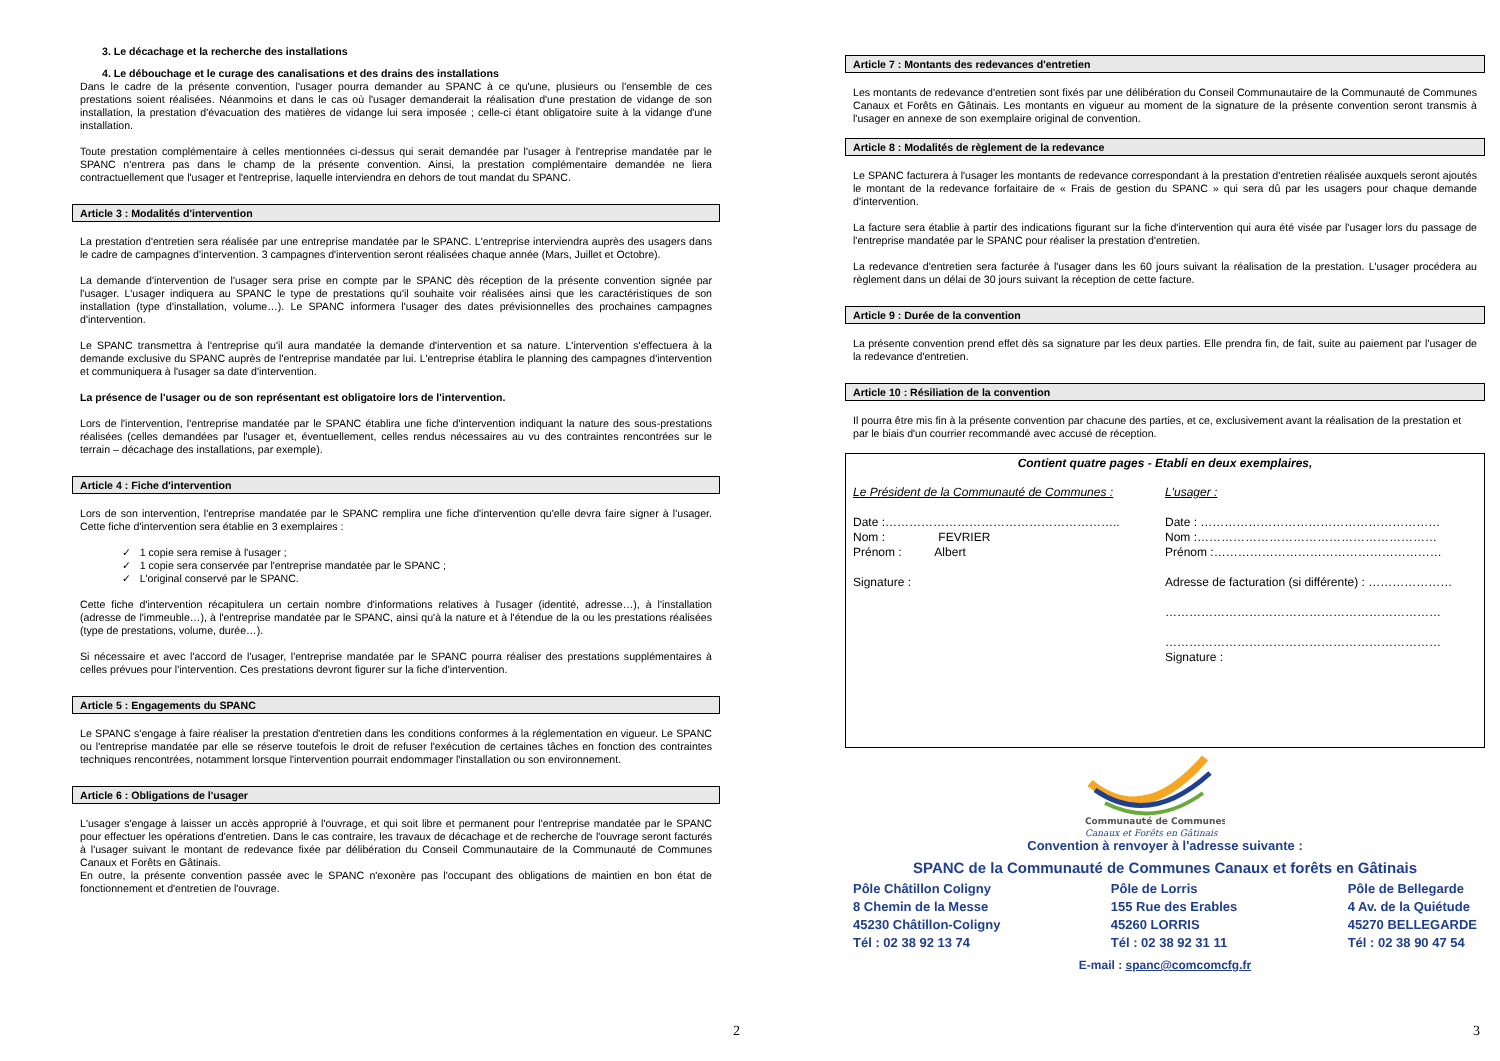3. Le décachage et la recherche des installations
4. Le débouchage et le curage des canalisations et des drains des installations
Dans le cadre de la présente convention, l'usager pourra demander au SPANC à ce qu'une, plusieurs ou l'ensemble de ces prestations soient réalisées. Néanmoins et dans le cas où l'usager demanderait la réalisation d'une prestation de vidange de son installation, la prestation d'évacuation des matières de vidange lui sera imposée ; celle-ci étant obligatoire suite à la vidange d'une installation.
Toute prestation complémentaire à celles mentionnées ci-dessus qui serait demandée par l'usager à l'entreprise mandatée par le SPANC n'entrera pas dans le champ de la présente convention. Ainsi, la prestation complémentaire demandée ne liera contractuellement que l'usager et l'entreprise, laquelle interviendra en dehors de tout mandat du SPANC.
Article 3 : Modalités d'intervention
La prestation d'entretien sera réalisée par une entreprise mandatée par le SPANC. L'entreprise interviendra auprès des usagers dans le cadre de campagnes d'intervention. 3 campagnes d'intervention seront réalisées chaque année (Mars, Juillet et Octobre).
La demande d'intervention de l'usager sera prise en compte par le SPANC dès réception de la présente convention signée par l'usager. L'usager indiquera au SPANC le type de prestations qu'il souhaite voir réalisées ainsi que les caractéristiques de son installation (type d'installation, volume…). Le SPANC informera l'usager des dates prévisionnelles des prochaines campagnes d'intervention.
Le SPANC transmettra à l'entreprise qu'il aura mandatée la demande d'intervention et sa nature. L'intervention s'effectuera à la demande exclusive du SPANC auprès de l'entreprise mandatée par lui. L'entreprise établira le planning des campagnes d'intervention et communiquera à l'usager sa date d'intervention.
La présence de l'usager ou de son représentant est obligatoire lors de l'intervention.
Lors de l'intervention, l'entreprise mandatée par le SPANC établira une fiche d'intervention indiquant la nature des sous-prestations réalisées (celles demandées par l'usager et, éventuellement, celles rendus nécessaires au vu des contraintes rencontrées sur le terrain – décachage des installations, par exemple).
Article 4 : Fiche d'intervention
Lors de son intervention, l'entreprise mandatée par le SPANC remplira une fiche d'intervention qu'elle devra faire signer à l'usager. Cette fiche d'intervention sera établie en 3 exemplaires :
✓ 1 copie sera remise à l'usager ;
✓ 1 copie sera conservée par l'entreprise mandatée par le SPANC ;
✓ L'original conservé par le SPANC.
Cette fiche d'intervention récapitulera un certain nombre d'informations relatives à l'usager (identité, adresse…), à l'installation (adresse de l'immeuble…), à l'entreprise mandatée par le SPANC, ainsi qu'à la nature et à l'étendue de la ou les prestations réalisées (type de prestations, volume, durée…).
Si nécessaire et avec l'accord de l'usager, l'entreprise mandatée par le SPANC pourra réaliser des prestations supplémentaires à celles prévues pour l'intervention. Ces prestations devront figurer sur la fiche d'intervention.
Article 5 : Engagements du SPANC
Le SPANC s'engage à faire réaliser la prestation d'entretien dans les conditions conformes à la réglementation en vigueur. Le SPANC ou l'entreprise mandatée par elle se réserve toutefois le droit de refuser l'exécution de certaines tâches en fonction des contraintes techniques rencontrées, notamment lorsque l'intervention pourrait endommager l'installation ou son environnement.
Article 6 : Obligations de l'usager
L'usager s'engage à laisser un accès approprié à l'ouvrage, et qui soit libre et permanent pour l'entreprise mandatée par le SPANC pour effectuer les opérations d'entretien. Dans le cas contraire, les travaux de décachage et de recherche de l'ouvrage seront facturés à l'usager suivant le montant de redevance fixée par délibération du Conseil Communautaire de la Communauté de Communes Canaux et Forêts en Gâtinais.
En outre, la présente convention passée avec le SPANC n'exonère pas l'occupant des obligations de maintien en bon état de fonctionnement et d'entretien de l'ouvrage.
2
Article 7 : Montants des redevances d'entretien
Les montants de redevance d'entretien sont fixés par une délibération du Conseil Communautaire de la Communauté de Communes Canaux et Forêts en Gâtinais. Les montants en vigueur au moment de la signature de la présente convention seront transmis à l'usager en annexe de son exemplaire original de convention.
Article 8 : Modalités de règlement de la redevance
Le SPANC facturera à l'usager les montants de redevance correspondant à la prestation d'entretien réalisée auxquels seront ajoutés le montant de la redevance forfaitaire de « Frais de gestion du SPANC » qui sera dû par les usagers pour chaque demande d'intervention.
La facture sera établie à partir des indications figurant sur la fiche d'intervention qui aura été visée par l'usager lors du passage de l'entreprise mandatée par le SPANC pour réaliser la prestation d'entretien.
La redevance d'entretien sera facturée à l'usager dans les 60 jours suivant la réalisation de la prestation. L'usager procédera au règlement dans un délai de 30 jours suivant la réception de cette facture.
Article 9 : Durée de la convention
La présente convention prend effet dès sa signature par les deux parties. Elle prendra fin, de fait, suite au paiement par l'usager de la redevance d'entretien.
Article 10 : Résiliation de la convention
Il pourra être mis fin à la présente convention par chacune des parties, et ce, exclusivement avant la réalisation de la prestation et par le biais d'un courrier recommandé avec accusé de réception.
Contient quatre pages - Etabli en deux exemplaires,
Le Président de la Communauté de Communes :
Date :…………………………………………………..
Nom : FEVRIER
Prénom : Albert
Signature :
L'usager :
Date : ……………………………………………………
Nom :……………………………………………………
Prénom :…………………………………………………
Adresse de facturation (si différente) : …………………
……………………………………………………………
……………………………………………………………
Signature :
Communauté de Communes
Canaux et Forêts en Gâtinais
Convention à renvoyer à l'adresse suivante :
SPANC de la Communauté de Communes Canaux et forêts en Gâtinais
Pôle Châtillon Coligny
8 Chemin de la Messe
45230 Châtillon-Coligny
Tél : 02 38 92 13 74
Pôle de Lorris
155 Rue des Erables
45260 LORRIS
Tél : 02 38 92 31 11
Pôle de Bellegarde
4 Av. de la Quiétude
45270 BELLEGARDE
Tél : 02 38 90 47 54
E-mail : spanc@comcomcfg.fr
3